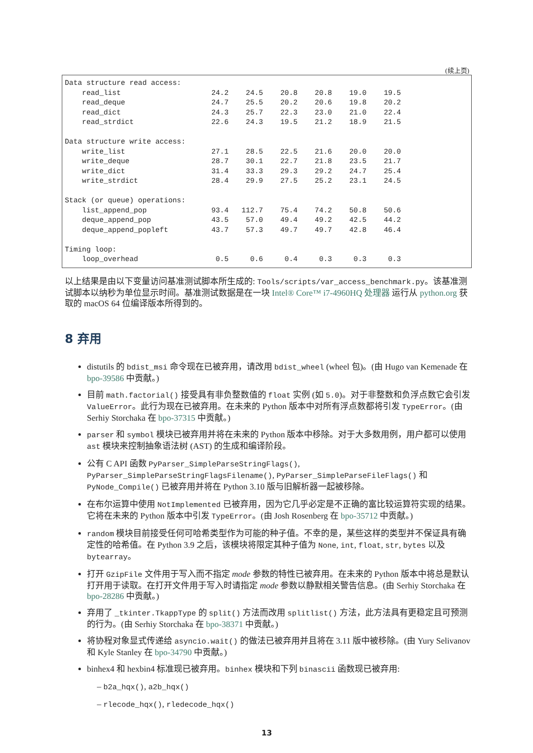(续上页)
Data structure read access:
    read_list                     24.2    24.5    20.8    20.8    19.0    19.5
    read_deque                    24.7    25.5    20.2    20.6    19.8    20.2
    read_dict                     24.3    25.7    22.3    23.0    21.0    22.4
    read_strdict                  22.6    24.3    19.5    21.2    18.9    21.5

Data structure write access:
    write_list                    27.1    28.5    22.5    21.6    20.0    20.0
    write_deque                   28.7    30.1    22.7    21.8    23.5    21.7
    write_dict                    31.4    33.3    29.3    29.2    24.7    25.4
    write_strdict                 28.4    29.9    27.5    25.2    23.1    24.5

Stack (or queue) operations:
    list_append_pop               93.4   112.7    75.4    74.2    50.8    50.6
    deque_append_pop              43.5    57.0    49.4    49.2    42.5    44.2
    deque_append_popleft          43.7    57.3    49.7    49.7    42.8    46.4

Timing loop:
    loop_overhead                  0.5     0.6     0.4     0.3     0.3     0.3
以上结果是由以下变量访问基准测试脚本所生成的: Tools/scripts/var_access_benchmark.py。该基准测试脚本以纳秒为单位显示时间。基准测试数据是在一块 Intel® Core™ i7-4960HQ 处理器 运行从 python.org 获取的 macOS 64 位编译版本所得到的。
8 弃用
distutils 的 bdist_msi 命令现在已被弃用，请改用 bdist_wheel (wheel 包)。(由 Hugo van Kemenade 在 bpo-39586 中贡献。)
目前 math.factorial() 接受具有非负整数值的 float 实例 (如 5.0)。对于非整数和负浮点数它会引发 ValueError。此行为现在已被弃用。在未来的 Python 版本中对所有浮点数都将引发 TypeError。(由 Serhiy Storchaka 在 bpo-37315 中贡献。)
parser 和 symbol 模块已被弃用并将在未来的 Python 版本中移除。对于大多数用例，用户都可以使用 ast 模块来控制抽象语法树 (AST) 的生成和编译阶段。
公有 C API 函数 PyParser_SimpleParseStringFlags(), PyParser_SimpleParseStringFlagsFilename(), PyParser_SimpleParseFileFlags() 和 PyNode_Compile() 已被弃用并将在 Python 3.10 版与旧解析器一起被移除。
在布尔运算中使用 NotImplemented 已被弃用，因为它几乎必定是不正确的富比较运算符实现的结果。它将在未来的 Python 版本中引发 TypeError。(由 Josh Rosenberg 在 bpo-35712 中贡献。)
random 模块目前接受任何可哈希类型作为可能的种子值。不幸的是，某些这样的类型并不保证具有确定性的哈希值。在 Python 3.9 之后，该模块将限定其种子值为 None, int, float, str, bytes 以及 bytearray。
打开 GzipFile 文件用于写入而不指定 mode 参数的特性已被弃用。在未来的 Python 版本中将总是默认打开用于读取。在打开文件用于写入时请指定 mode 参数以静默相关警告信息。(由 Serhiy Storchaka 在 bpo-28286 中贡献。)
弃用了 _tkinter.TkappType 的 split() 方法而改用 splitlist() 方法，此方法具有更稳定且可预测的行为。(由 Serhiy Storchaka 在 bpo-38371 中贡献。)
将协程对象显式传递给 asyncio.wait() 的做法已被弃用并且将在 3.11 版中被移除。(由 Yury Selivanov 和 Kyle Stanley 在 bpo-34790 中贡献。)
binhex4 和 hexbin4 标准现已被弃用。binhex 模块和下列 binascii 函数现已被弃用:
– b2a_hqx(), a2b_hqx()
– rlecode_hqx(), rledecode_hqx()
13